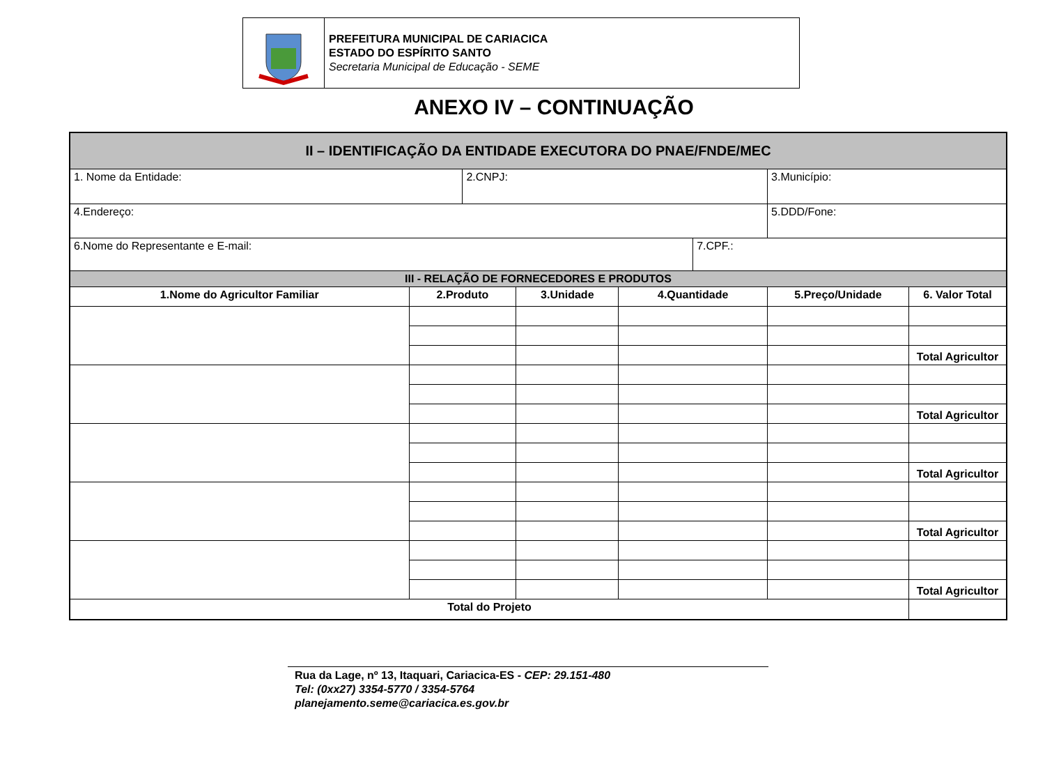PREFEITURA MUNICIPAL DE CARIACICA
ESTADO DO ESPÍRITO SANTO
Secretaria Municipal de Educação - SEME
ANEXO IV – CONTINUAÇÃO
| II – IDENTIFICAÇÃO DA ENTIDADE EXECUTORA DO PNAE/FNDE/MEC | | | | | | | |
| 1. Nome da Entidade: | | 2.CNPJ: | | | | 3.Município: | |
| 4.Endereço: | | | | | | 5.DDD/Fone: | |
| 6.Nome do Representante e E-mail: | | | | | 7.CPF.: | | |
| III - RELAÇÃO DE FORNECEDORES E PRODUTOS | | | | | | | |
| 1.Nome do Agricultor Familiar | 2.Produto | | 3.Unidade | 4.Quantidade | | 5.Preço/Unidade | 6. Valor Total |
| | | | | | | | Total Agricultor |
| | | | | | | | Total Agricultor |
| | | | | | | | Total Agricultor |
| | | | | | | | Total Agricultor |
| | | | | | | | Total Agricultor |
| Total do Projeto | | | | | | | |
Rua da Lage, nº 13, Itaquari, Cariacica-ES - CEP: 29.151-480
Tel: (0xx27) 3354-5770 / 3354-5764
planejamento.seme@cariacica.es.gov.br